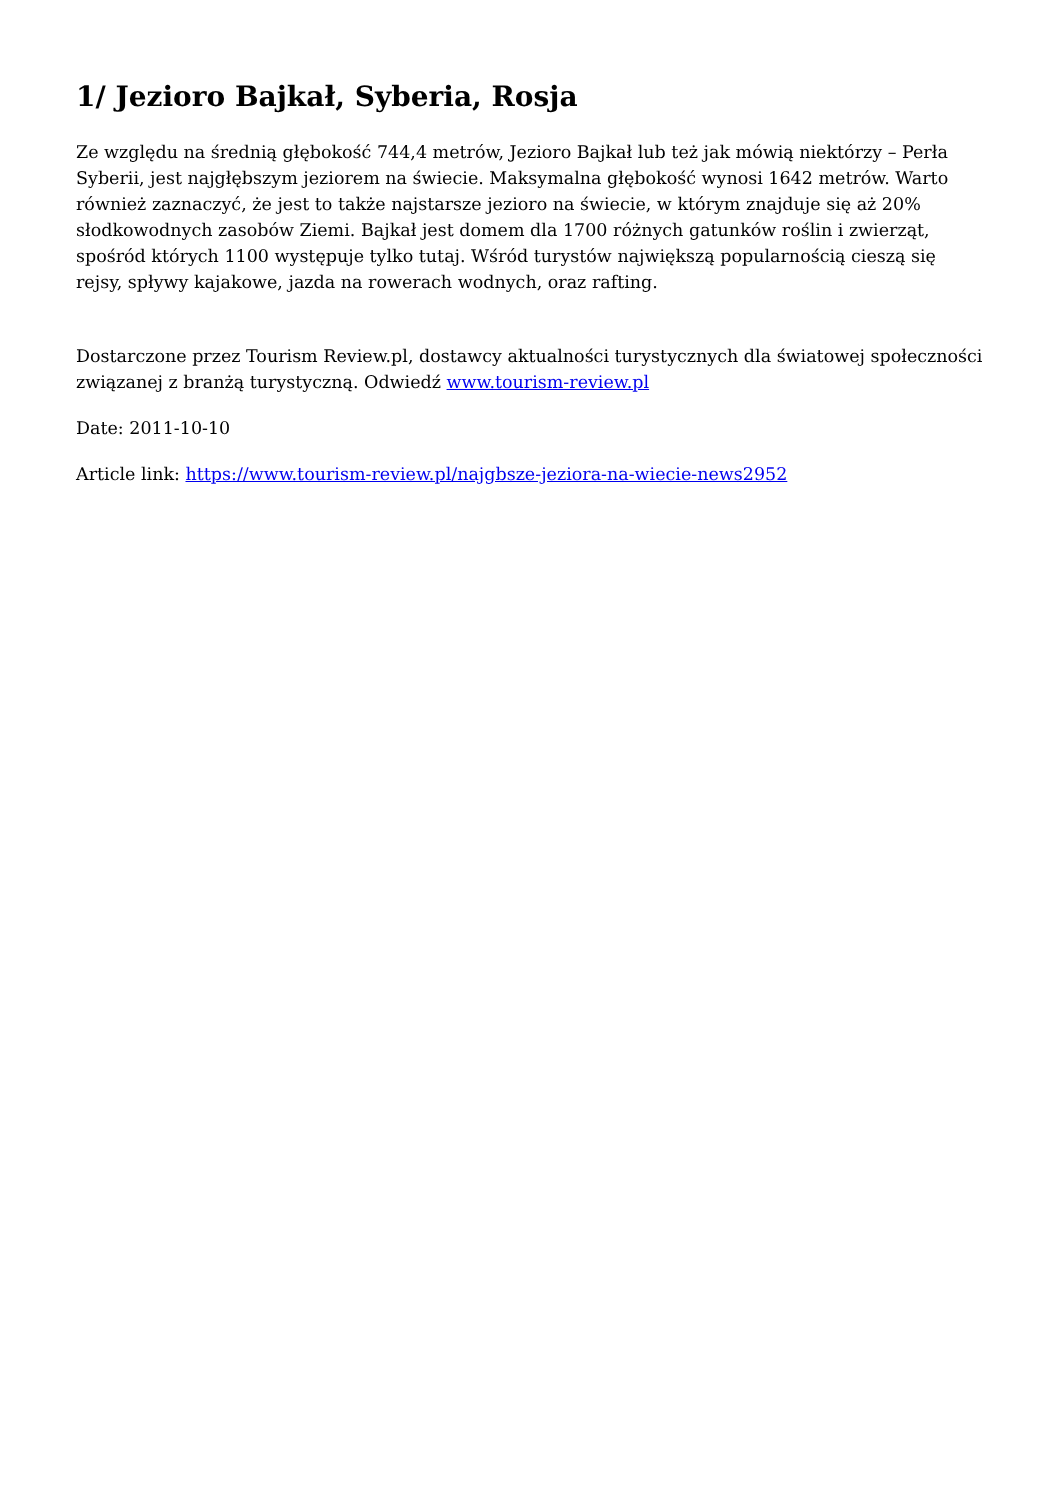1/ Jezioro Bajkał, Syberia, Rosja
Ze względu na średnią głębokość 744,4 metrów, Jezioro Bajkał lub też jak mówią niektórzy – Perła Syberii, jest najgłębszym jeziorem na świecie. Maksymalna głębokość wynosi 1642 metrów. Warto również zaznaczyć, że jest to także najstarsze jezioro na świecie, w którym znajduje się aż 20% słodkowodnych zasobów Ziemi. Bajkał jest domem dla 1700 różnych gatunków roślin i zwierząt, spośród których 1100 występuje tylko tutaj. Wśród turystów największą popularnością cieszą się rejsy, spływy kajakowe, jazda na rowerach wodnych, oraz rafting.
Dostarczone przez Tourism Review.pl, dostawcy aktualności turystycznych dla światowej społeczności związanej z branżą turystyczną. Odwiedź www.tourism-review.pl
Date: 2011-10-10
Article link: https://www.tourism-review.pl/najgbsze-jeziora-na-wiecie-news2952